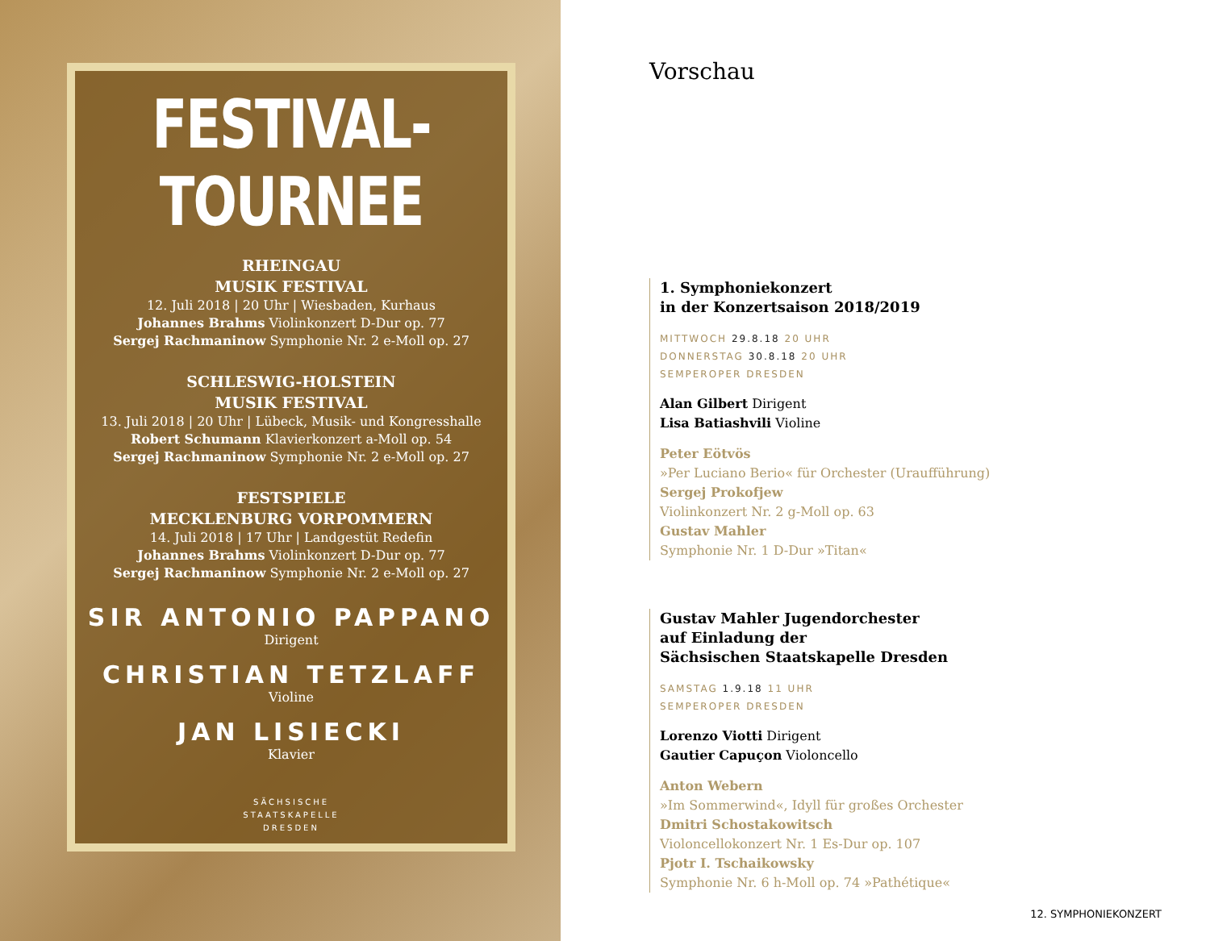FESTIVAL-TOURNEE
RHEINGAU
MUSIK FESTIVAL
12. Juli 2018 | 20 Uhr | Wiesbaden, Kurhaus
Johannes Brahms Violinkonzert D-Dur op. 77
Sergej Rachmaninow Symphonie Nr. 2 e-Moll op. 27
SCHLESWIG-HOLSTEIN
MUSIK FESTIVAL
13. Juli 2018 | 20 Uhr | Lübeck, Musik- und Kongresshalle
Robert Schumann Klavierkonzert a-Moll op. 54
Sergej Rachmaninow Symphonie Nr. 2 e-Moll op. 27
FESTSPIELE
MECKLENBURG VORPOMMERN
14. Juli 2018 | 17 Uhr | Landgestüt Redefin
Johannes Brahms Violinkonzert D-Dur op. 77
Sergej Rachmaninow Symphonie Nr. 2 e-Moll op. 27
SIR ANTONIO PAPPANO
Dirigent
CHRISTIAN TETZLAFF
Violine
JAN LISIECKI
Klavier
SÄCHSISCHE
STAATSKAPELLE
DRESDEN
Vorschau
1. Symphoniekonzert
in der Konzertsaison 2018/2019
MITTWOCH 29.8.18 20 UHR
DONNERSTAG 30.8.18 20 UHR
SEMPEROPER DRESDEN
Alan Gilbert Dirigent
Lisa Batiashvili Violine
Peter Eötvös
»Per Luciano Berio« für Orchester (Uraufführung)
Sergej Prokofjew
Violinkonzert Nr. 2 g-Moll op. 63
Gustav Mahler
Symphonie Nr. 1 D-Dur »Titan«
Gustav Mahler Jugendorchester
auf Einladung der
Sächsischen Staatskapelle Dresden
SAMSTAG 1.9.18 11 UHR
SEMPEROPER DRESDEN
Lorenzo Viotti Dirigent
Gautier Capuçon Violoncello
Anton Webern
»Im Sommerwind«, Idyll für großes Orchester
Dmitri Schostakowitsch
Violoncellokonzert Nr. 1 Es-Dur op. 107
Pjotr I. Tschaikowsky
Symphonie Nr. 6 h-Moll op. 74 »Pathétique«
12. SYMPHONIEKONZERT